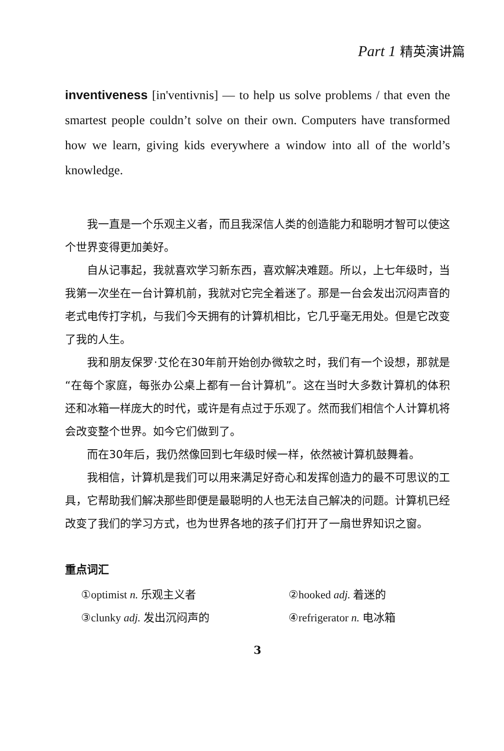Part 1 精英演讲篇
inventiveness [in'ventivnis] — to help us solve problems / that even the smartest people couldn’t solve on their own. Computers have transformed how we learn, giving kids everywhere a window into all of the world’s knowledge.
我一直是一个乐观主义者，而且我深信人类的创造能力和聪明才智可以使这个世界变得更加美好。
自从记事起，我就喜欢学习新东西，喜欢解决难题。所以，上七年级时，当我第一次坐在一台计算机前，我就对它完全着迷了。那是一台会发出沉闷声音的老式电传打字机，与我们今天拥有的计算机相比，它几乎毫无用处。但是它改变了我的人生。
我和朋友保罗·艾伦在30年前开始创办微软之时，我们有一个设想，那就是“在每个家庭，每张办公桌上都有一台计算机”。这在当时大多数计算机的体积还和冰箱一样庞大的时代，或许是有点过于乐观了。然而我们相信个人计算机将会改变整个世界。如今它们做到了。
而在30年后，我仍然像回到七年级时候一样，依然被计算机鼓舞着。
我相信，计算机是我们可以用来满足好奇心和发挥创造力的最不可思议的工具，它帮助我们解决那些即便是最聪明的人也无法自己解决的问题。计算机已经改变了我们的学习方式，也为世界各地的孩子们打开了一扇世界知识之窗。
重点词汇
| ①optimist n. 乐观主义者 | ②hooked adj. 着迷的 |
| ③clunky adj. 发出沉闷声的 | ④refrigerator n. 电冰箱 |
3